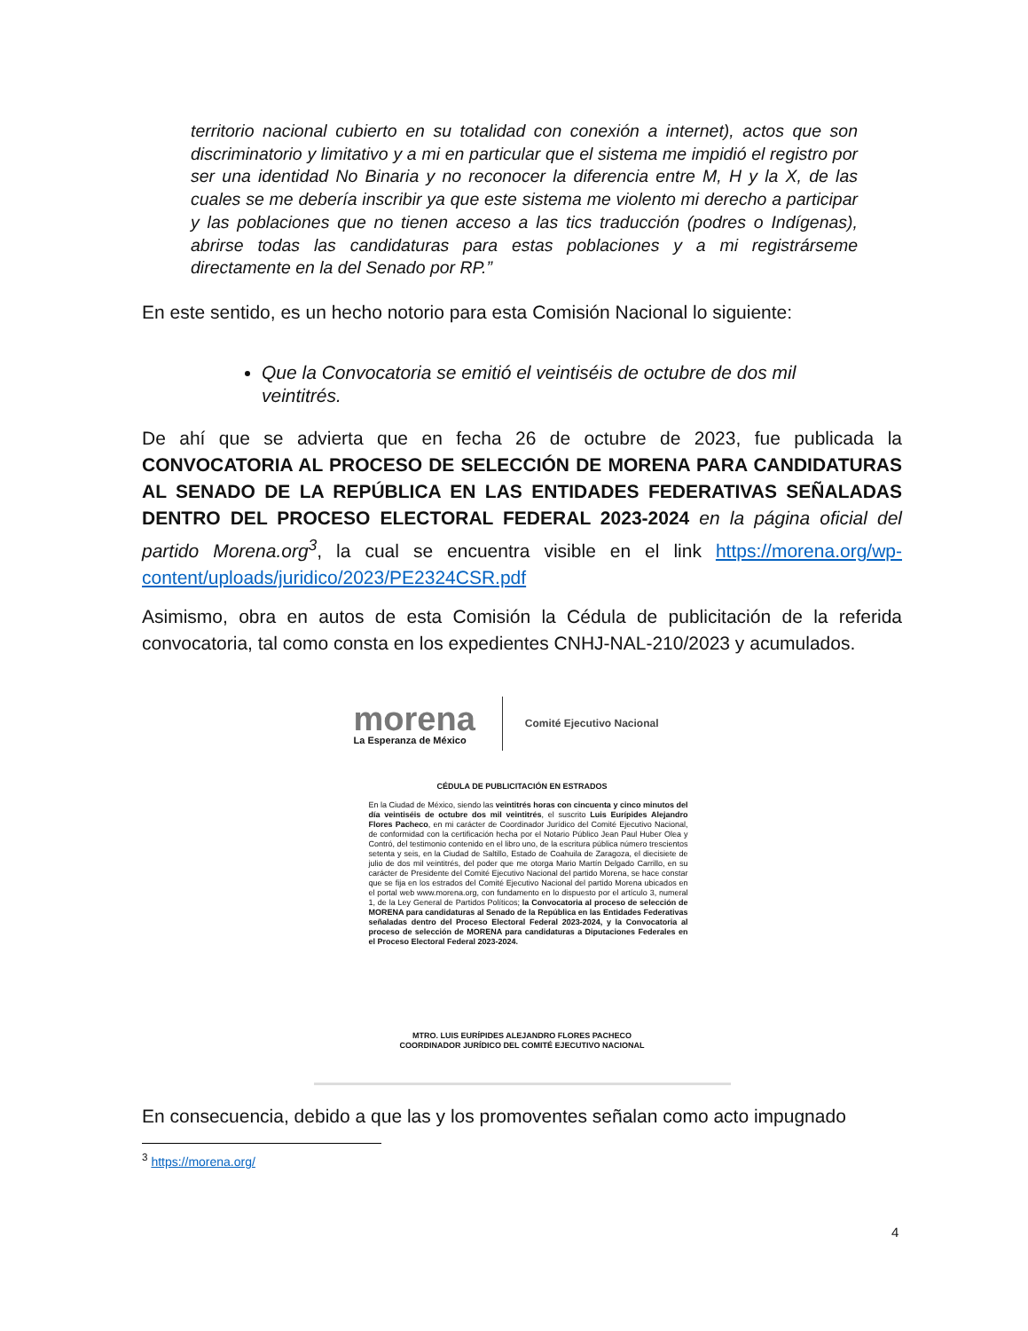territorio nacional cubierto en su totalidad con conexión a internet), actos que son discriminatorio y limitativo y a mi en particular que el sistema me impidió el registro por ser una identidad No Binaria y no reconocer la diferencia entre M, H y la X, de las cuales se me debería inscribir ya que este sistema me violento mi derecho a participar y las poblaciones que no tienen acceso a las tics traducción (podres o Indígenas), abrirse todas las candidaturas para estas poblaciones y a mi registrárseme directamente en la del Senado por RP.”
En este sentido, es un hecho notorio para esta Comisión Nacional lo siguiente:
Que la Convocatoria se emitió el veintiséis de octubre de dos mil veintitrés.
De ahí que se advierta que en fecha 26 de octubre de 2023, fue publicada la CONVOCATORIA AL PROCESO DE SELECCIÓN DE MORENA PARA CANDIDATURAS AL SENADO DE LA REPÚBLICA EN LAS ENTIDADES FEDERATIVAS SEÑALADAS DENTRO DEL PROCESO ELECTORAL FEDERAL 2023-2024 en la página oficial del partido Morena.org<sup>3</sup>, la cual se encuentra visible en el link https://morena.org/wp-content/uploads/juridico/2023/PE2324CSR.pdf
Asimismo, obra en autos de esta Comisión la Cédula de publicitación de la referida convocatoria, tal como consta en los expedientes CNHJ-NAL-210/2023 y acumulados.
morena
La Esperanza de México
Comité Ejecutivo Nacional
CÉDULA DE PUBLICITACIÓN EN ESTRADOS
En la Ciudad de México, siendo las veintitrés horas con cincuenta y cinco minutos del día veintiséis de octubre dos mil veintitrés, el suscrito Luis Eurípides Alejandro Flores Pacheco, en mi carácter de Coordinador Jurídico del Comité Ejecutivo Nacional, de conformidad con la certificación hecha por el Notario Público Jean Paul Huber Olea y Contró, del testimonio contenido en el libro uno, de la escritura pública número trescientos setenta y seis, en la Ciudad de Saltillo, Estado de Coahuila de Zaragoza, el diecisiete de julio de dos mil veintitrés, del poder que me otorga Mario Martín Delgado Carrillo, en su carácter de Presidente del Comité Ejecutivo Nacional del partido Morena, se hace constar que se fija en los estrados del Comité Ejecutivo Nacional del partido Morena ubicados en el portal web www.morena.org, con fundamento en lo dispuesto por el artículo 3, numeral 1, de la Ley General de Partidos Políticos; la Convocatoria al proceso de selección de MORENA para candidaturas al Senado de la República en las Entidades Federativas señaladas dentro del Proceso Electoral Federal 2023-2024, y la Convocatoria al proceso de selección de MORENA para candidaturas a Diputaciones Federales en el Proceso Electoral Federal 2023-2024.
MTRO. LUIS EURÍPIDES ALEJANDRO FLORES PACHECO
COORDINADOR JURÍDICO DEL COMITÉ EJECUTIVO NACIONAL
En consecuencia, debido a que las y los promoventes señalan como acto impugnado
<sup>3</sup> https://morena.org/
4